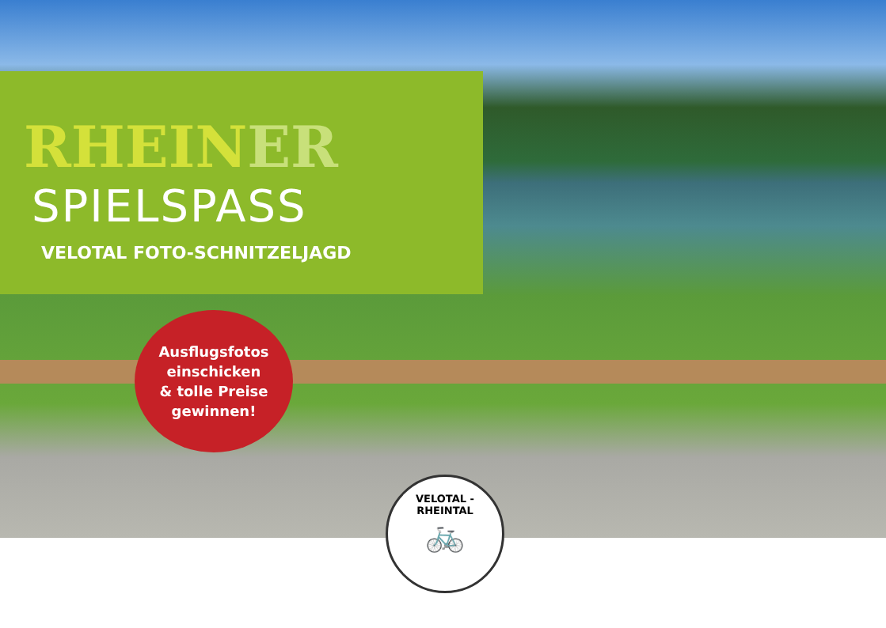RHEINER
SPIELSPASS
VELOTAL FOTO-SCHNITZELJAGD
Ausflugsfotos
einschicken
& tolle Preise
gewinnen!
VELOTAL - RHEINTAL
🚲